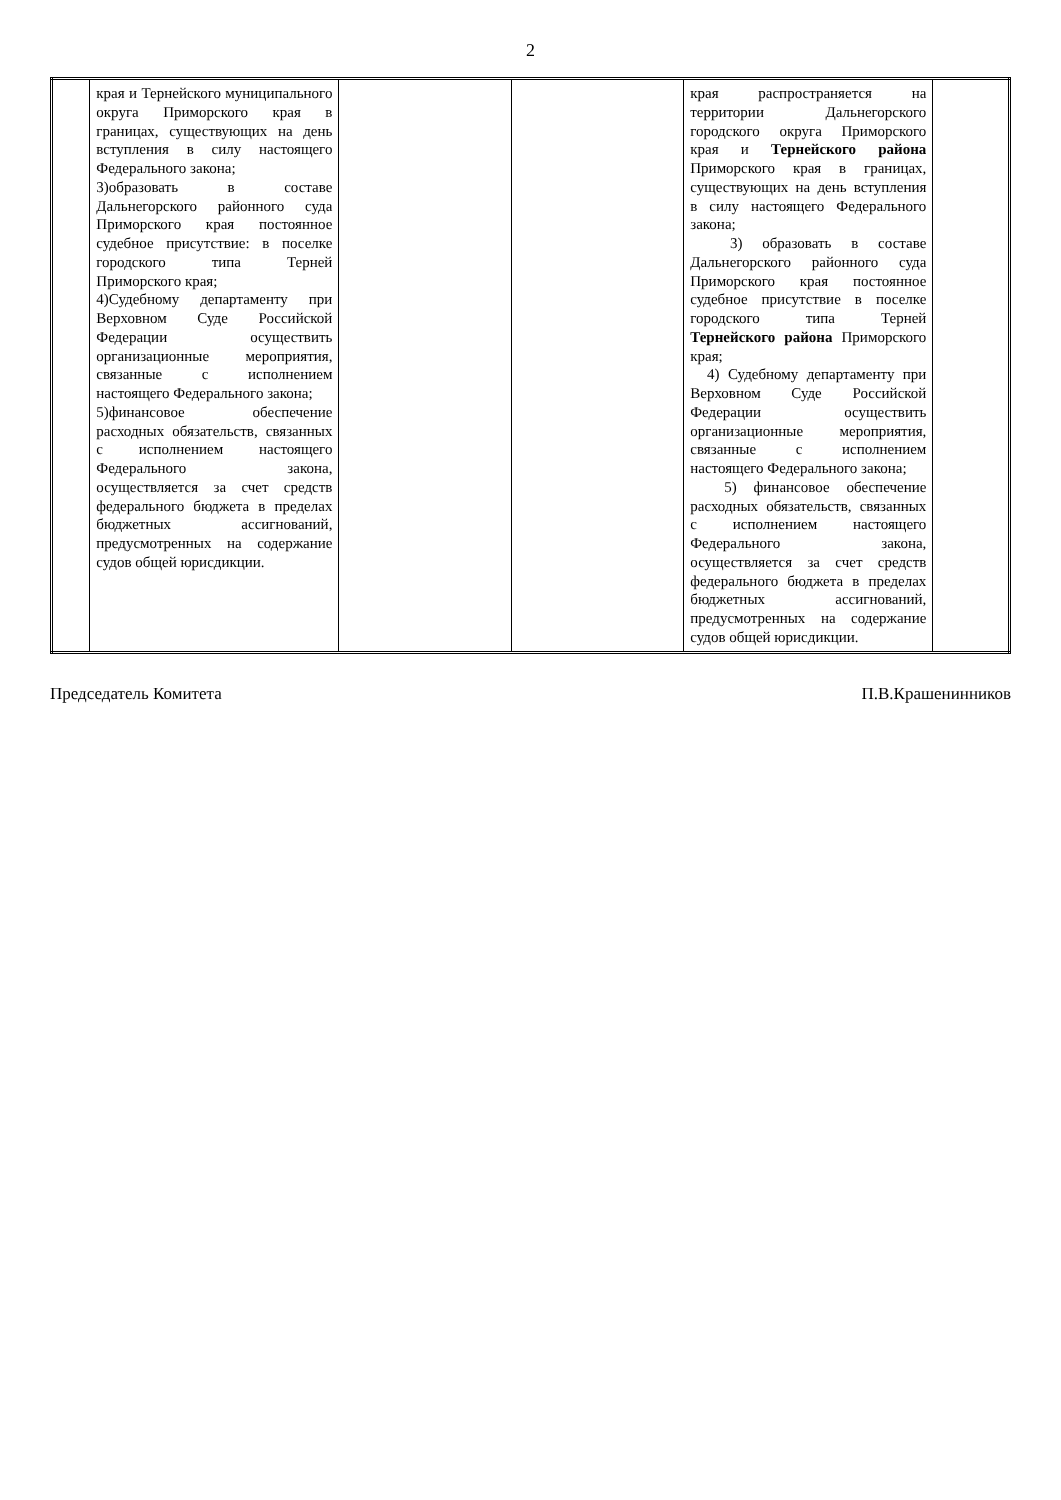2
| | края и Тернейского муниципального округа Приморского края в границах, существующих на день вступления в силу настоящего Федерального закона; 3)образовать в составе Дальнегорского районного суда Приморского края постоянное судебное присутствие: в поселке городского типа Терней Приморского края; 4)Судебному департаменту при Верховном Суде Российской Федерации осуществить организационные мероприятия, связанные с исполнением настоящего Федерального закона; 5)финансовое обеспечение расходных обязательств, связанных с исполнением настоящего Федерального закона, осуществляется за счет средств федерального бюджета в пределах бюджетных ассигнований, предусмотренных на содержание судов общей юрисдикции. | | | края распространяется на территории Дальнегорского городского округа Приморского края и Тернейского района Приморского края в границах, существующих на день вступления в силу настоящего Федерального закона; 3) образовать в составе Дальнегорского районного суда Приморского края постоянное судебное присутствие в поселке городского типа Терней Тернейского района Приморского края; 4) Судебному департаменту при Верховном Суде Российской Федерации осуществить организационные мероприятия, связанные с исполнением настоящего Федерального закона; 5) финансовое обеспечение расходных обязательств, связанных с исполнением настоящего Федерального закона, осуществляется за счет средств федерального бюджета в пределах бюджетных ассигнований, предусмотренных на содержание судов общей юрисдикции. | |
Председатель Комитета П.В.Крашенинников